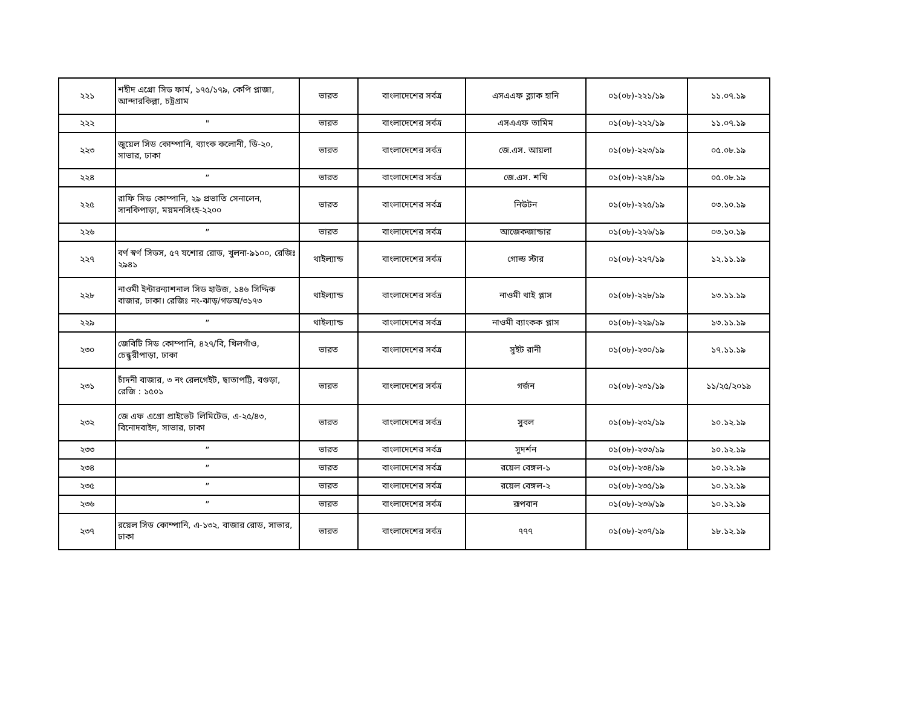| ২২১ | শহীদ এগ্রো সিড ফার্ম, ১৭৫/১৭৯, কেপি প্লাজা, আন্দারকিল্লা, চট্রগ্রাম | ভারত | বাংলাদেশের সর্বত্র | এসএএফ ব্ল্যাক হানি | ০১(০৮)-২২১/১৯ | ১১.০৭.১৯ |
| ২২২ | " | ভারত | বাংলাদেশের সর্বত্র | এসএএফ তামিম | ০১(০৮)-২২২/১৯ | ১১.০৭.১৯ |
| ২২৩ | জুয়েল সিড কোম্পানি, ব্যাংক কলোনী, ডি-২০, সাভার, ঢাকা | ভারত | বাংলাদেশের সর্বত্র | জে.এস. আয়লা | ০১(০৮)-২২৩/১৯ | ০৫.০৮.১৯ |
| ২২৪ | ” | ভারত | বাংলাদেশের সর্বত্র | জে.এস. শখি | ০১(০৮)-২২৪/১৯ | ০৫.০৮.১৯ |
| ২২৫ | রাফি সিড কোম্পানি, ২৯ প্রভাতি সেনালেন, সানকিপাড়া, ময়মনসিংহ-২২০০ | ভারত | বাংলাদেশের সর্বত্র | নিউটন | ০১(০৮)-২২৫/১৯ | ০৩.১০.১৯ |
| ২২৬ | ” | ভারত | বাংলাদেশের সর্বত্র | আজেকজান্ডার | ০১(০৮)-২২৬/১৯ | ০৩.১০.১৯ |
| ২২৭ | বর্ণ স্বর্ণ সিডস, ৫৭ যশোর রোড, খুলনা-৯১০০, রেজিঃ ২৯৪১ | থাইল্যান্ড | বাংলাদেশের সর্বত্র | গোল্ড স্টার | ০১(০৮)-২২৭/১৯ | ১২.১১.১৯ |
| ২২৮ | নাওমী ইন্টারন্যাশনাল সিড হাউজ, ১৪৬ সিদ্দিক বাজার, ঢাকা। রেজিঃ নং-ঝাড়/গডঅ/৩১৭৩ | থাইল্যান্ড | বাংলাদেশের সর্বত্র | নাওমী থাই প্লাস | ০১(০৮)-২২৮/১৯ | ১৩.১১.১৯ |
| ২২৯ | ” | থাইল্যান্ড | বাংলাদেশের সর্বত্র | নাওমী ব্যাংকক প্লাস | ০১(০৮)-২২৯/১৯ | ১৩.১১.১৯ |
| ২৩০ | জেবিটি সিড কোম্পানি, ৪২৭/বি, খিলগাঁও, চেন্ধুরীপাড়া, ঢাকা | ভারত | বাংলাদেশের সর্বত্র | সুইট রানী | ০১(০৮)-২৩০/১৯ | ১৭.১১.১৯ |
| ২৩১ | চাঁদনী বাজার, ৩ নং রেলগেইট, ছাতাপট্টি, বগুড়া, রেজি : ১৫০১ | ভারত | বাংলাদেশের সর্বত্র | গর্জন | ০১(০৮)-২৩১/১৯ | ১১/২৫/২০১৯ |
| ২৩২ | জে এফ এগ্রো প্রাইভেট লিমিটেড, এ-২৫/৪৩, বিনোদবাইদ, সাভার, ঢাকা | ভারত | বাংলাদেশের সর্বত্র | সুবল | ০১(০৮)-২৩২/১৯ | ১০.১২.১৯ |
| ২৩৩ | ” | ভারত | বাংলাদেশের সর্বত্র | সুদর্শন | ০১(০৮)-২৩৩/১৯ | ১০.১২.১৯ |
| ২৩৪ | ” | ভারত | বাংলাদেশের সর্বত্র | রয়েল বেঙ্গল-১ | ০১(০৮)-২৩৪/১৯ | ১০.১২.১৯ |
| ২৩৫ | ” | ভারত | বাংলাদেশের সর্বত্র | রয়েল বেঙ্গল-২ | ০১(০৮)-২৩৫/১৯ | ১০.১২.১৯ |
| ২৩৬ | ” | ভারত | বাংলাদেশের সর্বত্র | রূপবান | ০১(০৮)-২৩৬/১৯ | ১০.১২.১৯ |
| ২৩৭ | রয়েল সিড কোম্পানি, এ-১৩২, বাজার রোড, সাভার, ঢাকা | ভারত | বাংলাদেশের সর্বত্র | ৭৭৭ | ০১(০৮)-২৩৭/১৯ | ১৮.১২.১৯ |